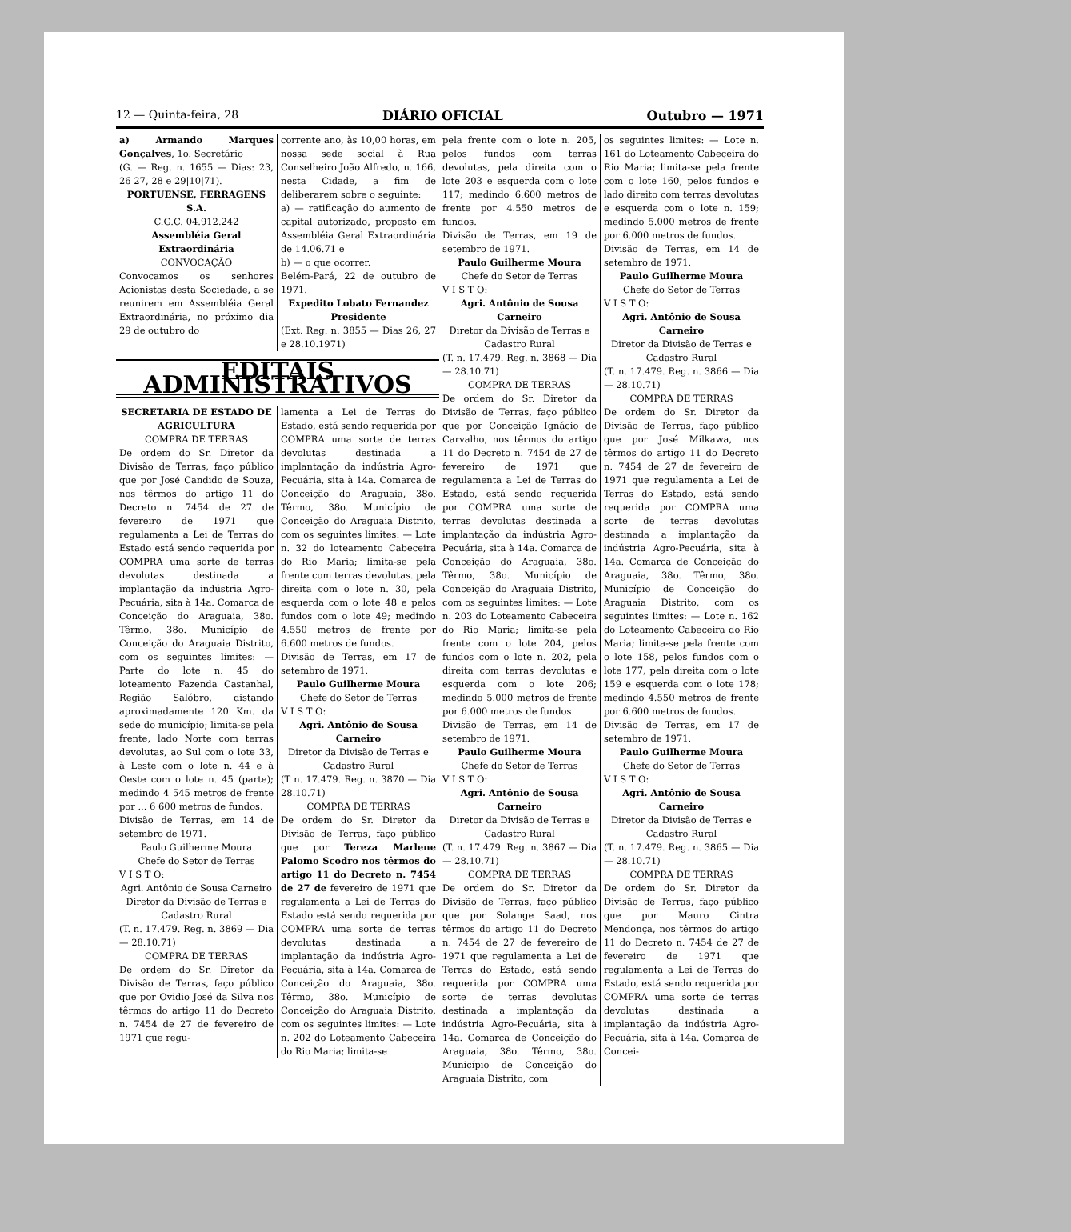12 — Quinta-feira, 28 DIÁRIO OFICIAL Outubro — 1971
a) Armando Marques Gonçalves, 1o. Secretário
(G. — Reg. n. 1655 — Dias: 23, 26 27, 28 e 29|10|71).
PORTUENSE, FERRAGENS S.A.
C.G.C. 04.912.242
Assembléia Geral Extraordinária
CONVOCAÇÃO
Convocamos os senhores Acionistas desta Sociedade, a se reunirem em Assembléia Geral Extraordinária, no próximo dia 29 de outubro do
corrente ano, às 10,00 horas, em nossa sede social à Rua Conselheiro João Alfredo, n. 166, nesta Cidade, a fim de deliberarem sobre o seguinte:
a) — ratificação do aumento de capital autorizado, proposto em Assembléia Geral Extraordinária de 14.06.71 e
b) — o que ocorrer.
Belém-Pará, 22 de outubro de 1971.
Expedito Lobato Fernandez
Presidente
(Ext. Reg. n. 3855 — Dias 26, 27 e 28.10.1971)
EDITAIS ADMINISTRATIVOS
SECRETARIA DE ESTADO DE AGRICULTURA
COMPRA DE TERRAS
De ordem do Sr. Diretor da Divisão de Terras, faço público que por José Candido de Souza, nos têrmos do artigo 11 do Decreto n. 7454 de 27 de fevereiro de 1971 que regulamenta a Lei de Terras do Estado está sendo requerida por COMPRA uma sorte de terras devolutas destinada a implantação da indústria Agro-Pecuária, sita à 14a. Comarca de Conceição do Araguaia, 38o. Têrmo, 38o. Município de Conceição do Araguaia Distrito, com os seguintes limites: — Parte do lote n. 45 do loteamento Fazenda Castanhal, Região Salóbro, distando aproximadamente 120 Km. da sede do município; limita-se pela frente, lado Norte com terras devolutas, ao Sul com o lote 33, à Leste com o lote n. 44 e à Oeste com o lote n. 45 (parte); medindo 4 545 metros de frente por ... 6 600 metros de fundos.
Divisão de Terras, em 14 de setembro de 1971.
Paulo Guilherme Moura
Chefe do Setor de Terras
V I S T O:
Agri. Antônio de Sousa Carneiro
Diretor da Divisão de Terras e Cadastro Rural
(T. n. 17.479. Reg. n. 3869 — Dia — 28.10.71)
COMPRA DE TERRAS
De ordem do Sr. Diretor da Divisão de Terras, faço público que por Ovidio José da Silva nos têrmos do artigo 11 do Decreto n. 7454 de 27 de fevereiro de 1971 que regu-
lamenta a Lei de Terras do Estado, está sendo requerida por COMPRA uma sorte de terras devolutas destinada a implantação da indústria Agro-Pecuária, sita à 14a. Comarca de Conceição do Araguaia, 38o. Têrmo, 38o. Município de Conceição do Araguaia Distrito, com os seguintes limites: — Lote n. 32 do loteamento Cabeceira do Rio Maria; limita-se pela frente com terras devolutas. pela direita com o lote n. 30, pela esquerda com o lote 48 e pelos fundos com o lote 49; medindo 4.550 metros de frente por 6.600 metros de fundos.
Divisão de Terras, em 17 de setembro de 1971.
Paulo Guilherme Moura
Chefe do Setor de Terras
V I S T O:
Agri. Antônio de Sousa Carneiro
Diretor da Divisão de Terras e Cadastro Rural
(T n. 17.479. Reg. n. 3870 — Dia 28.10.71)
COMPRA DE TERRAS
De ordem do Sr. Diretor da Divisão de Terras, faço público que por Tereza Marlene Palomo Scodro nos têrmos do artigo 11 do Decreto n. 7454 de 27 de fevereiro de 1971 que regulamenta a Lei de Terras do Estado está sendo requerida por COMPRA uma sorte de terras devolutas destinada a implantação da indústria Agro-Pecuária, sita à 14a. Comarca de Conceição do Araguaia, 38o. Têrmo, 38o. Município de Conceição do Araguaia Distrito, com os seguintes limites: — Lote n. 202 do Loteamento Cabeceira do Rio Maria; limita-se
pela frente com o lote n. 205, pelos fundos com terras devolutas, pela direita com o lote 203 e esquerda com o lote 117; medindo 6.600 metros de frente por 4.550 metros de fundos.
Divisão de Terras, em 19 de setembro de 1971.
Paulo Guilherme Moura
Chefe do Setor de Terras
V I S T O:
Agri. Antônio de Sousa Carneiro
Diretor da Divisão de Terras e Cadastro Rural
(T. n. 17.479. Reg. n. 3868 — Dia — 28.10.71)
COMPRA DE TERRAS
De ordem do Sr. Diretor da Divisão de Terras, faço público que por Conceição Ignácio de Carvalho, nos têrmos do artigo 11 do Decreto n. 7454 de 27 de fevereiro de 1971 que regulamenta a Lei de Terras do Estado, está sendo requerida por COMPRA uma sorte de terras devolutas destinada a implantação da indústria Agro-Pecuária, sita à 14a. Comarca de Conceição do Araguaia, 38o. Têrmo, 38o. Município de Conceição do Araguaia Distrito, com os seguintes limites: — Lote n. 203 do Loteamento Cabeceira do Rio Maria; limita-se pela frente com o lote 204, pelos fundos com o lote n. 202, pela direita com terras devolutas e esquerda com o lote 206; medindo 5.000 metros de frente por 6.000 metros de fundos.
Divisão de Terras, em 14 de setembro de 1971.
Paulo Guilherme Moura
Chefe do Setor de Terras
V I S T O:
Agri. Antônio de Sousa Carneiro
Diretor da Divisão de Terras e Cadastro Rural
(T. n. 17.479. Reg. n. 3867 — Dia — 28.10.71)
COMPRA DE TERRAS
De ordem do Sr. Diretor da Divisão de Terras, faço público que por Solange Saad, nos têrmos do artigo 11 do Decreto n. 7454 de 27 de fevereiro de 1971 que regulamenta a Lei de Terras do Estado, está sendo requerida por COMPRA uma sorte de terras devolutas destinada a implantação da indústria Agro-Pecuária, sita à 14a. Comarca de Conceição do Araguaia, 38o. Têrmo, 38o. Município de Conceição do Araguaia Distrito, com
os seguintes limites: — Lote n. 161 do Loteamento Cabeceira do Rio Maria; limita-se pela frente com o lote 160, pelos fundos e lado direito com terras devolutas e esquerda com o lote n. 159; medindo 5.000 metros de frente por 6.000 metros de fundos.
Divisão de Terras, em 14 de setembro de 1971.
Paulo Guilherme Moura
Chefe do Setor de Terras
V I S T O:
Agri. Antônio de Sousa Carneiro
Diretor da Divisão de Terras e Cadastro Rural
(T. n. 17.479. Reg. n. 3866 — Dia — 28.10.71)
COMPRA DE TERRAS
De ordem do Sr. Diretor da Divisão de Terras, faço público que por José Milkawa, nos têrmos do artigo 11 do Decreto n. 7454 de 27 de fevereiro de 1971 que regulamenta a Lei de Terras do Estado, está sendo requerida por COMPRA uma sorte de terras devolutas destinada a implantação da indústria Agro-Pecuária, sita à 14a. Comarca de Conceição do Araguaia, 38o. Têrmo, 38o. Município de Conceição do Araguaia Distrito, com os seguintes limites: — Lote n. 162 do Loteamento Cabeceira do Rio Maria; limita-se pela frente com o lote 158, pelos fundos com o lote 177, pela direita com o lote 159 e esquerda com o lote 178; medindo 4.550 metros de frente por 6.600 metros de fundos.
Divisão de Terras, em 17 de setembro de 1971.
Paulo Guilherme Moura
Chefe do Setor de Terras
V I S T O:
Agri. Antônio de Sousa Carneiro
Diretor da Divisão de Terras e Cadastro Rural
(T. n. 17.479. Reg. n. 3865 — Dia — 28.10.71)
COMPRA DE TERRAS
De ordem do Sr. Diretor da Divisão de Terras, faço público que por Mauro Cintra Mendonça, nos têrmos do artigo 11 do Decreto n. 7454 de 27 de fevereiro de 1971 que regulamenta a Lei de Terras do Estado, está sendo requerida por COMPRA uma sorte de terras devolutas destinada a implantação da indústria Agro-Pecuária, sita à 14a. Comarca de Concei-